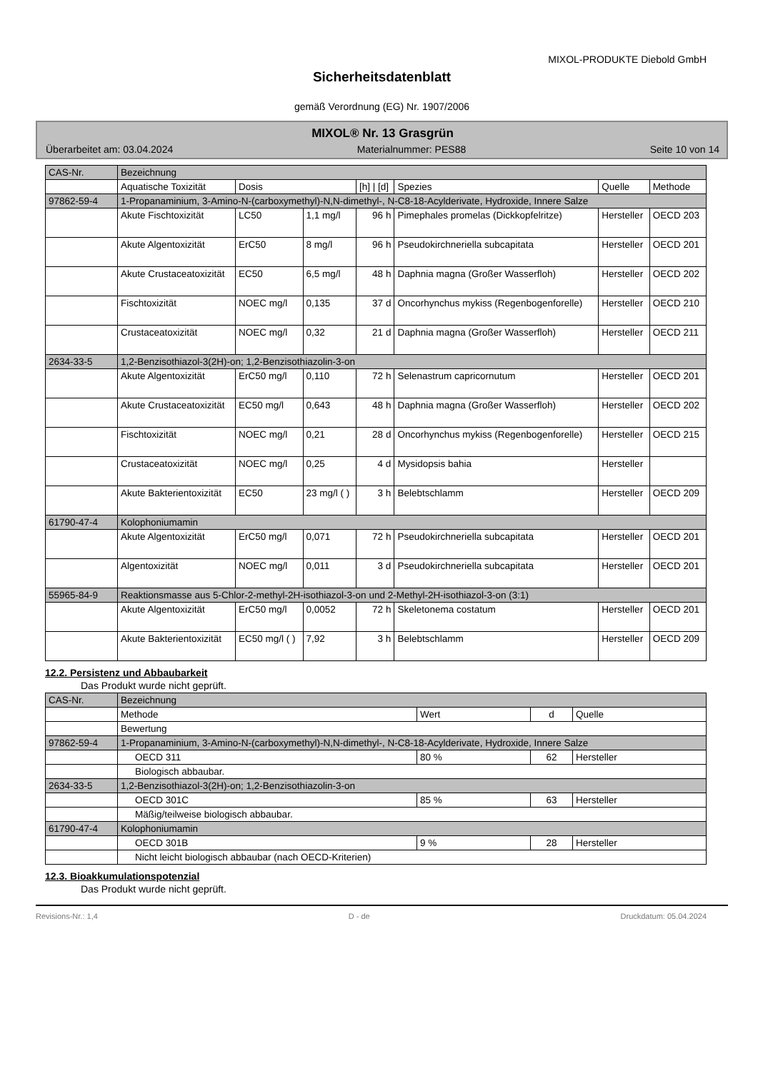MIXOL-PRODUKTE Diebold GmbH
Sicherheitsdatenblatt
gemäß Verordnung (EG) Nr. 1907/2006
MIXOL® Nr. 13 Grasgrün
Überarbeitet am: 03.04.2024 Materialnummer: PES88 Seite 10 von 14
| CAS-Nr. | Bezeichnung | | | | | | |
| | Aquatische Toxizität | Dosis | | [h] / [d] | Spezies | Quelle | Methode |
| 97862-59-4 | 1-Propanaminium, 3-Amino-N-(carboxymethyl)-N,N-dimethyl-, N-C8-18-Acylderivate, Hydroxide, Innere Salze | | | | | | |
| | Akute Fischtoxizität | LC50 | 1,1 mg/l | 96 h | Pimephales promelas (Dickkopfelritze) | Hersteller | OECD 203 |
| | Akute Algentoxizität | ErC50 | 8 mg/l | 96 h | Pseudokirchneriella subcapitata | Hersteller | OECD 201 |
| | Akute Crustaceatoxizität | EC50 | 6,5 mg/l | 48 h | Daphnia magna (Großer Wasserfloh) | Hersteller | OECD 202 |
| | Fischtoxizität | NOEC mg/l | 0,135 | 37 d | Oncorhynchus mykiss (Regenbogenforelle) | Hersteller | OECD 210 |
| | Crustaceatoxizität | NOEC mg/l | 0,32 | 21 d | Daphnia magna (Großer Wasserfloh) | Hersteller | OECD 211 |
| 2634-33-5 | 1,2-Benzisothiazol-3(2H)-on; 1,2-Benzisothiazolin-3-on | | | | | | |
| | Akute Algentoxizität | ErC50 mg/l | 0,110 | 72 h | Selenastrum capricornutum | Hersteller | OECD 201 |
| | Akute Crustaceatoxizität | EC50 mg/l | 0,643 | 48 h | Daphnia magna (Großer Wasserfloh) | Hersteller | OECD 202 |
| | Fischtoxizität | NOEC mg/l | 0,21 | 28 d | Oncorhynchus mykiss (Regenbogenforelle) | Hersteller | OECD 215 |
| | Crustaceatoxizität | NOEC mg/l | 0,25 | 4 d | Mysidopsis bahia | Hersteller | |
| | Akute Bakterientoxizität | EC50 | 23 mg/l ( ) | 3 h | Belebtschlamm | Hersteller | OECD 209 |
| 61790-47-4 | Kolophoniumamin | | | | | | |
| | Akute Algentoxizität | ErC50 mg/l | 0,071 | 72 h | Pseudokirchneriella subcapitata | Hersteller | OECD 201 |
| | Algentoxizität | NOEC mg/l | 0,011 | 3 d | Pseudokirchneriella subcapitata | Hersteller | OECD 201 |
| 55965-84-9 | Reaktionsmasse aus 5-Chlor-2-methyl-2H-isothiazol-3-on und 2-Methyl-2H-isothiazol-3-on (3:1) | | | | | | |
| | Akute Algentoxizität | ErC50 mg/l | 0,0052 | 72 h | Skeletonema costatum | Hersteller | OECD 201 |
| | Akute Bakterientoxizität | EC50 mg/l ( ) | 7,92 | 3 h | Belebtschlamm | Hersteller | OECD 209 |
12.2. Persistenz und Abbaubarkeit
Das Produkt wurde nicht geprüft.
| CAS-Nr. | Bezeichnung | | | |
| | Methode | Wert | d | Quelle |
| | Bewertung | | | |
| 97862-59-4 | 1-Propanaminium, 3-Amino-N-(carboxymethyl)-N,N-dimethyl-, N-C8-18-Acylderivate, Hydroxide, Innere Salze | | | |
| | OECD 311 | 80 % | 62 | Hersteller |
| | Biologisch abbaubar. | | | |
| 2634-33-5 | 1,2-Benzisothiazol-3(2H)-on; 1,2-Benzisothiazolin-3-on | | | |
| | OECD 301C | 85 % | 63 | Hersteller |
| | Mäßig/teilweise biologisch abbaubar. | | | |
| 61790-47-4 | Kolophoniumamin | | | |
| | OECD 301B | 9 % | 28 | Hersteller |
| | Nicht leicht biologisch abbaubar (nach OECD-Kriterien) | | | |
12.3. Bioakkumulationspotenzial
Das Produkt wurde nicht geprüft.
Revisions-Nr.: 1,4 D - de Druckdatum: 05.04.2024